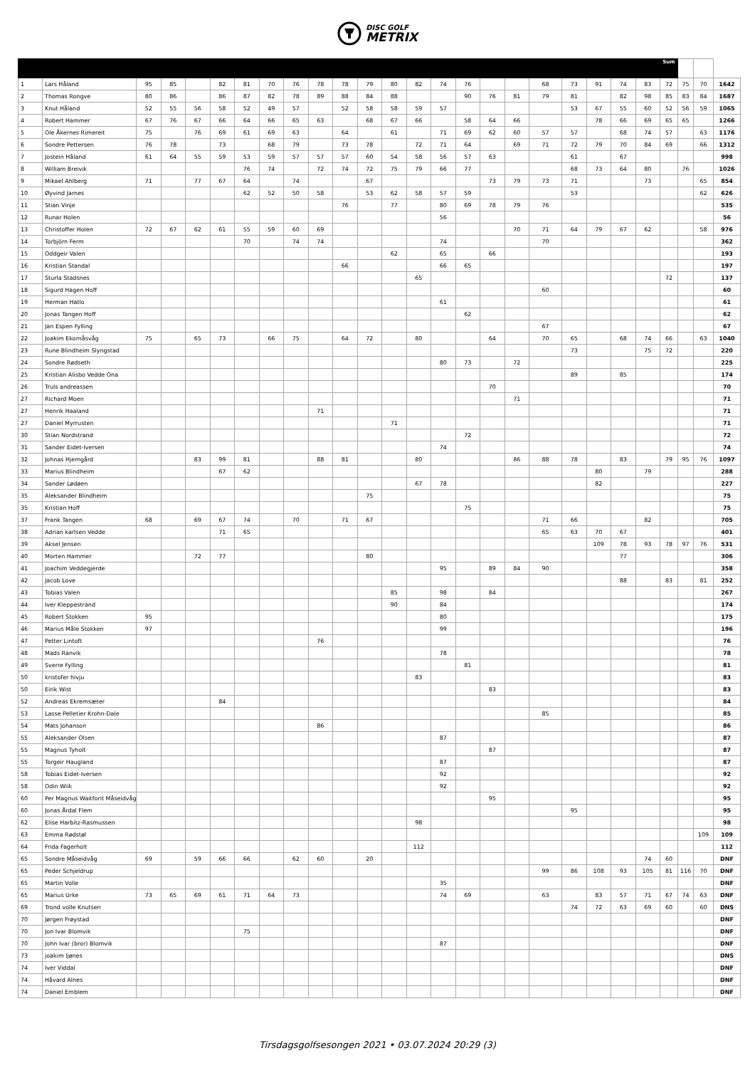DISC GOLF
METRIX
| | | | | | | | | | | | | | | | | | | | | | | | Sum | | | |
| --- | --- | --- | --- | --- | --- | --- | --- | --- | --- | --- | --- | --- | --- | --- | --- | --- | --- | --- | --- | --- | --- | --- | --- | --- | --- | --- |
| 1 | Lars Håland | 95 | 85 | | 82 | 81 | 70 | 76 | 78 | 78 | 79 | 80 | 82 | 74 | 76 | | | 68 | 73 | 91 | 74 | 83 | 72 | 75 | 70 | 1642 |
| 2 | Thomas Rongve | 80 | 86 | | 86 | 87 | 82 | 78 | 89 | 88 | 84 | 88 | | | 90 | 76 | 81 | 79 | 81 | | 82 | 98 | 85 | 83 | 84 | 1687 |
| 3 | Knut Håland | 52 | 55 | 56 | 58 | 52 | 49 | 57 | | 52 | 58 | 58 | 59 | 57 | | | | | 53 | 67 | 55 | 60 | 52 | 56 | 59 | 1065 |
| 4 | Robert Hammer | 67 | 76 | 67 | 66 | 64 | 66 | 65 | 63 | | 68 | 67 | 66 | | 58 | 64 | 66 | | | 78 | 66 | 69 | 65 | 65 | | 1266 |
| 5 | Ole Åkernes Rimereit | 75 | | 76 | 69 | 61 | 69 | 63 | | 64 | | 61 | | 71 | 69 | 62 | 60 | 57 | 57 | | 68 | 74 | 57 | | 63 | 1176 |
| 6 | Sondre Pettersen | 76 | 78 | | 73 | | 68 | 79 | | 73 | 78 | | 72 | 71 | 64 | | 69 | 71 | 72 | 79 | 70 | 84 | 69 | | 66 | 1312 |
| 7 | Jostein Håland | 61 | 64 | 55 | 59 | 53 | 59 | 57 | 57 | 57 | 60 | 54 | 58 | 56 | 57 | 63 | | | 61 | | 67 | | | | | 998 |
| 8 | William Breivik | | | | | 76 | 74 | | 72 | 74 | 72 | 75 | 79 | 66 | 77 | | | | 68 | 73 | 64 | 80 | | 76 | | 1026 |
| 9 | Mikael Ahlberg | 71 | | 77 | 67 | 64 | | 74 | | | 67 | | | | | 73 | 79 | 73 | 71 | | | 73 | | | 65 | 854 |
| 10 | Øyvind Jarnes | | | | | 62 | 52 | 50 | 58 | | 53 | 62 | 58 | 57 | 59 | | | | 53 | | | | | | 62 | 626 |
| 11 | Stian Vinje | | | | | | | | | 76 | | 77 | | 80 | 69 | 78 | 79 | 76 | | | | | | | | 535 |
| 12 | Runar Holen | | | | | | | | | | | | | 56 | | | | | | | | | | | | 56 |
| 13 | Christoffer Holen | 72 | 67 | 62 | 61 | 55 | 59 | 60 | 69 | | | | | | | | 70 | 71 | 64 | 79 | 67 | 62 | | | 58 | 976 |
| 14 | Torbjörn Ferm | | | | | 70 | | 74 | 74 | | | | | 74 | | | | 70 | | | | | | | | 362 |
| 15 | Oddgeir Valen | | | | | | | | | | | 62 | | 65 | | 66 | | | | | | | | | | 193 |
| 16 | Kristian Standal | | | | | | | | | 66 | | | | 66 | 65 | | | | | | | | | | | 197 |
| 17 | Sturla Stadsnes | | | | | | | | | | | | 65 | | | | | | | | | | 72 | | | 137 |
| 18 | Sigurd Hagen Hoff | | | | | | | | | | | | | | | | | 60 | | | | | | | | 60 |
| 19 | Herman Hatlo | | | | | | | | | | | | | 61 | | | | | | | | | | | | 61 |
| 20 | Jonas Tangen Hoff | | | | | | | | | | | | | | 62 | | | | | | | | | | | 62 |
| 21 | Jan Espen Fylling | | | | | | | | | | | | | | | | | 67 | | | | | | | | 67 |
| 22 | Joakim Ekornåsvåg | 75 | | 65 | 73 | | 66 | 75 | | 64 | 72 | | 80 | | | 64 | | 70 | 65 | | 68 | 74 | 66 | | 63 | 1040 |
| 23 | Rune Blindheim Slyngstad | | | | | | | | | | | | | | | | | | 73 | | | 75 | 72 | | | 220 |
| 24 | Sondre Rødseth | | | | | | | | | | | | | 80 | 73 | | 72 | | | | | | | | | 225 |
| 25 | Kristian Alisbo Vedde Ona | | | | | | | | | | | | | | | | | | 89 | | 85 | | | | | 174 |
| 26 | Truls andreassen | | | | | | | | | | | | | | | 70 | | | | | | | | | | 70 |
| 27 | Richard Moen | | | | | | | | | | | | | | | | 71 | | | | | | | | | 71 |
| 27 | Henrik Haaland | | | | | | | | 71 | | | | | | | | | | | | | | | | | 71 |
| 27 | Daniel Myrrusten | | | | | | | | | | | 71 | | | | | | | | | | | | | | 71 |
| 30 | Stian Nordstrand | | | | | | | | | | | | | | 72 | | | | | | | | | | | 72 |
| 31 | Sander Eidet-Iversen | | | | | | | | | | | | | 74 | | | | | | | | | | | | 74 |
| 32 | Johnas Hjemgård | | | 83 | 99 | 81 | | | 88 | 81 | | | 80 | | | | 86 | 88 | 78 | | 83 | | 79 | 95 | 76 | 1097 |
| 33 | Marius Blindheim | | | | 67 | 62 | | | | | | | | | | | | | | 80 | | 79 | | | | 288 |
| 34 | Sander Lødøen | | | | | | | | | | | | 67 | 78 | | | | | | 82 | | | | | | 227 |
| 35 | Aleksander Blindheim | | | | | | | | | | 75 | | | | | | | | | | | | | | | 75 |
| 35 | Kristian Hoff | | | | | | | | | | | | | | 75 | | | | | | | | | | | 75 |
| 37 | Frank Tangen | 68 | | 69 | 67 | 74 | | 70 | | 71 | 67 | | | | | | | 71 | 66 | | | 82 | | | | 705 |
| 38 | Adrian karlsen Vedde | | | | 71 | 65 | | | | | | | | | | | | 65 | 63 | 70 | 67 | | | | | 401 |
| 39 | Aksel Jensen | | | | | | | | | | | | | | | | | | | 109 | 78 | 93 | 78 | 97 | 76 | 531 |
| 40 | Morten Hammer | | | 72 | 77 | | | | | | 80 | | | | | | | | | | 77 | | | | | 306 |
| 41 | Joachim Veddegjerde | | | | | | | | | | | | | 95 | | 89 | 84 | 90 | | | | | | | | 358 |
| 42 | Jacob Love | | | | | | | | | | | | | | | | | | | | 88 | | 83 | | 81 | 252 |
| 43 | Tobias Valen | | | | | | | | | | | 85 | | 98 | | 84 | | | | | | | | | | 267 |
| 44 | Iver Kleppestrand | | | | | | | | | | | 90 | | 84 | | | | | | | | | | | | 174 |
| 45 | Robert Stokken | 95 | | | | | | | | | | | | 80 | | | | | | | | | | | | 175 |
| 46 | Marius Måle Stokken | 97 | | | | | | | | | | | | 99 | | | | | | | | | | | | 196 |
| 47 | Petter Lintoft | | | | | | | | 76 | | | | | | | | | | | | | | | | | 76 |
| 48 | Mads Ranvik | | | | | | | | | | | | | 78 | | | | | | | | | | | | 78 |
| 49 | Sverre Fylling | | | | | | | | | | | | | | 81 | | | | | | | | | | | 81 |
| 50 | kristofer hivju | | | | | | | | | | | | 83 | | | | | | | | | | | | | 83 |
| 50 | Eirik Wist | | | | | | | | | | | | | | | 83 | | | | | | | | | | 83 |
| 52 | Andreas Ekremsæter | | | | 84 | | | | | | | | | | | | | | | | | | | | | 84 |
| 53 | Lasse Pelletier Krohn-Dale | | | | | | | | | | | | | | | | | 85 | | | | | | | | 85 |
| 54 | Mats Johanson | | | | | | | | 86 | | | | | | | | | | | | | | | | | 86 |
| 55 | Aleksander Olsen | | | | | | | | | | | | | 87 | | | | | | | | | | | | 87 |
| 55 | Magnus Tyholt | | | | | | | | | | | | | | | 87 | | | | | | | | | | 87 |
| 55 | Torgeir Haugland | | | | | | | | | | | | | 87 | | | | | | | | | | | | 87 |
| 58 | Tobias Eidet-Iversen | | | | | | | | | | | | | 92 | | | | | | | | | | | | 92 |
| 58 | Odin Wiik | | | | | | | | | | | | | 92 | | | | | | | | | | | | 92 |
| 60 | Per Magnus Waitforit Måseidvåg | | | | | | | | | | | | | | | 95 | | | | | | | | | | 95 |
| 60 | Jonas Årdal Flem | | | | | | | | | | | | | | | | | | 95 | | | | | | | 95 |
| 62 | Elise Harbitz-Rasmussen | | | | | | | | | | | | 98 | | | | | | | | | | | | | 98 |
| 63 | Emma Rødstøl | | | | | | | | | | | | | | | | | | | | | | | | 109 | 109 |
| 64 | Frida Fagerholt | | | | | | | | | | | | 112 | | | | | | | | | | | | | 112 |
| 65 | Sondre Måseidvåg | 69 | | 59 | 66 | 66 | | 62 | 60 | | 20 | | | | | | | | | | | 74 | 60 | | | DNF |
| 65 | Peder Schjeldrup | | | | | | | | | | | | | | | | | 99 | 86 | 108 | 93 | 105 | 81 | 116 | 70 | DNF |
| 65 | Martin Volle | | | | | | | | | | | | | 35 | | | | | | | | | | | | DNF |
| 65 | Marius Urke | 73 | 65 | 69 | 61 | 71 | 64 | 73 | | | | | | 74 | 69 | | | 63 | | 83 | 57 | 71 | 67 | 74 | 63 | DNF |
| 69 | Trond volle Knutsen | | | | | | | | | | | | | | | | | | 74 | 72 | 63 | 69 | 60 | | 60 | DNS |
| 70 | Jørgen Frøystad | | | | | | | | | | | | | | | | | | | | | | | | | DNF |
| 70 | Jon Ivar Blomvik | | | | | 75 | | | | | | | | | | | | | | | | | | | | DNF |
| 70 | John Ivar (bror) Blomvik | | | | | | | | | | | | | 87 | | | | | | | | | | | | DNF |
| 73 | joakim ljønes | | | | | | | | | | | | | | | | | | | | | | | | | DNS |
| 74 | Iver Viddal | | | | | | | | | | | | | | | | | | | | | | | | | DNF |
| 74 | Håvard Alnes | | | | | | | | | | | | | | | | | | | | | | | | | DNF |
| 74 | Daniel Emblem | | | | | | | | | | | | | | | | | | | | | | | | | DNF |
Tirsdagsgolfsesongen 2021 • 03.07.2024 20:29 (3)